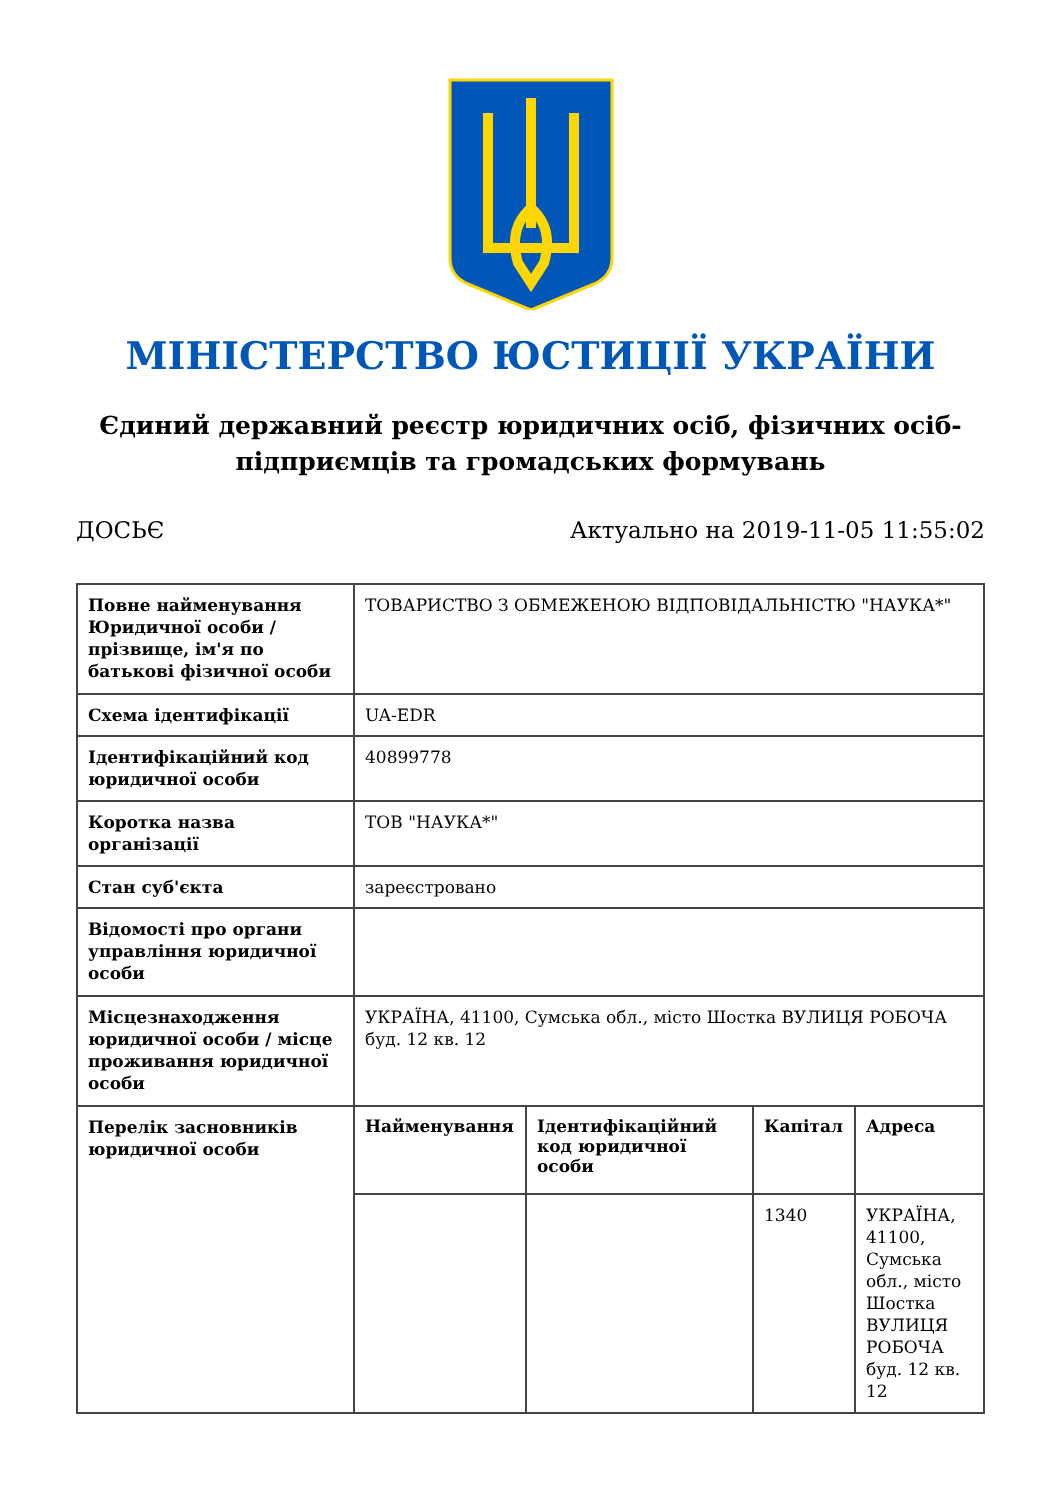МІНІСТЕРСТВО ЮСТИЦІЇ УКРАЇНИ
Єдиний державний реєстр юридичних осіб, фізичних осіб-підприємців та громадських формувань
ДОСЬЄ Актуально на 2019-11-05 11:55:02
| Повне найменування Юридичної особи / прізвище, ім'я по батькові фізичної особи | ТОВАРИСТВО З ОБМЕЖЕНОЮ ВІДПОВІДАЛЬНІСТЮ "НАУКА*" | | | |
| Схема ідентифікації | UA-EDR | | | |
| Ідентифікаційний код юридичної особи | 40899778 | | | |
| Коротка назва організації | ТОВ "НАУКА*" | | | |
| Стан суб'єкта | зареєстровано | | | |
| Відомості про органи управління юридичної особи | | | | |
| Місцезнаходження юридичної особи / місце проживання юридичної особи | УКРАЇНА, 41100, Сумська обл., місто Шостка ВУЛИЦЯ РОБОЧА буд. 12 кв. 12 | | | |
| Перелік засновників юридичної особи | Найменування | Ідентифікаційний код юридичної особи | Капітал | Адреса |
| | | | 1340 | УКРАЇНА, 41100, Сумська обл., місто Шостка ВУЛИЦЯ РОБОЧА буд. 12 кв. 12 |